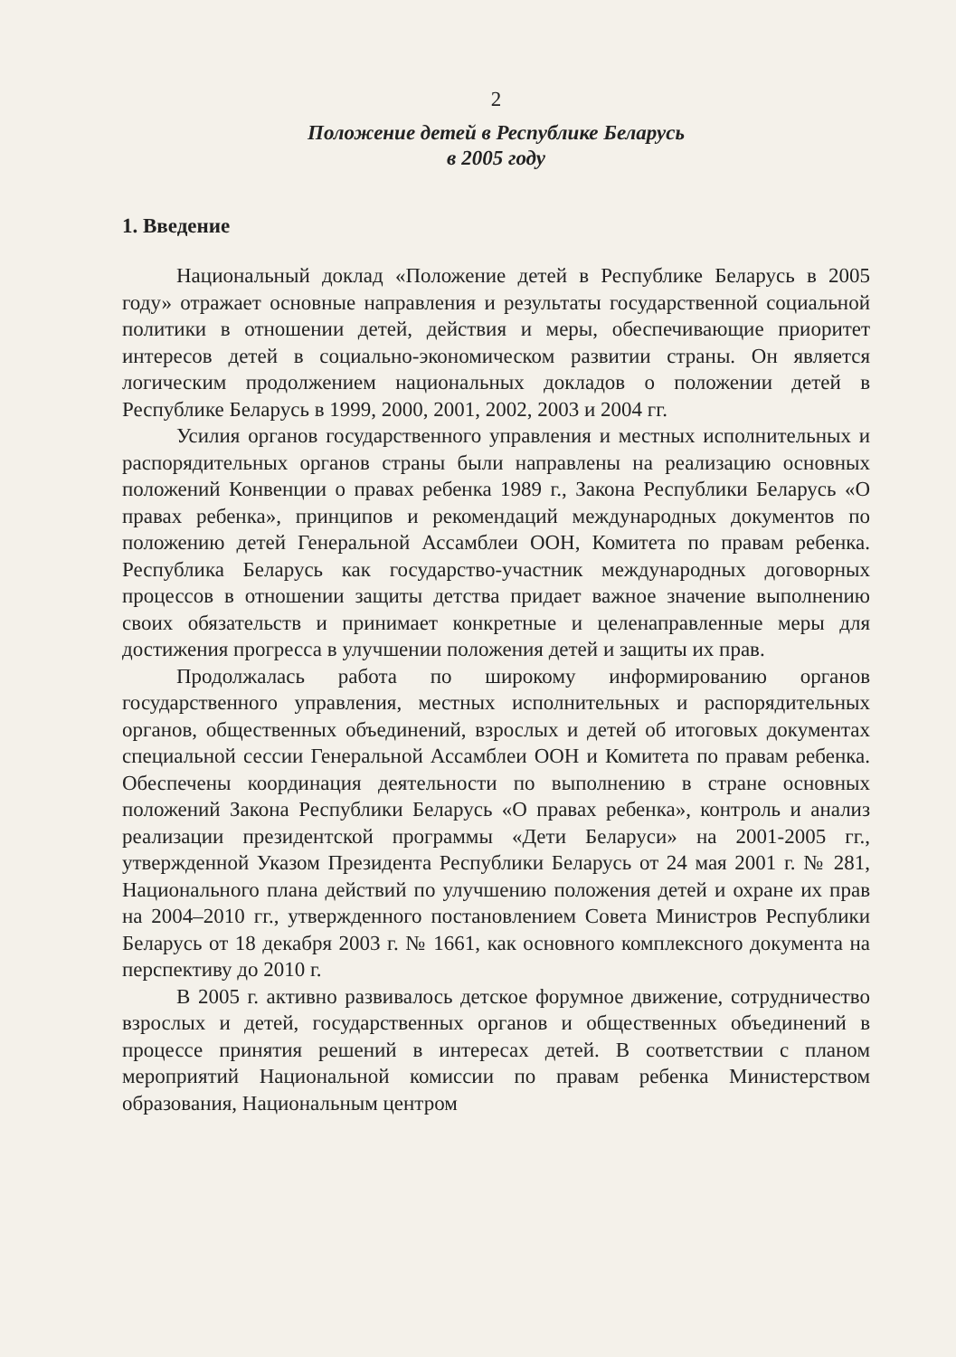2
Положение детей в Республике Беларусь
в 2005 году
1. Введение
Национальный доклад «Положение детей в Республике Беларусь в 2005 году» отражает основные направления и результаты государственной социальной политики в отношении детей, действия и меры, обеспечивающие приоритет интересов детей в социально-экономическом развитии страны. Он является логическим продолжением национальных докладов о положении детей в Республике Беларусь в 1999, 2000, 2001, 2002, 2003 и 2004 гг.
Усилия органов государственного управления и местных исполнительных и распорядительных органов страны были направлены на реализацию основных положений Конвенции о правах ребенка 1989 г., Закона Республики Беларусь «О правах ребенка», принципов и рекомендаций международных документов по положению детей Генеральной Ассамблеи ООН, Комитета по правам ребенка. Республика Беларусь как государство-участник международных договорных процессов в отношении защиты детства придает важное значение выполнению своих обязательств и принимает конкретные и целенаправленные меры для достижения прогресса в улучшении положения детей и защиты их прав.
Продолжалась работа по широкому информированию органов государственного управления, местных исполнительных и распорядительных органов, общественных объединений, взрослых и детей об итоговых документах специальной сессии Генеральной Ассамблеи ООН и Комитета по правам ребенка. Обеспечены координация деятельности по выполнению в стране основных положений Закона Республики Беларусь «О правах ребенка», контроль и анализ реализации президентской программы «Дети Беларуси» на 2001-2005 гг., утвержденной Указом Президента Республики Беларусь от 24 мая 2001 г. № 281, Национального плана действий по улучшению положения детей и охране их прав на 2004–2010 гг., утвержденного постановлением Совета Министров Республики Беларусь от 18 декабря 2003 г. № 1661, как основного комплексного документа на перспективу до 2010 г.
В 2005 г. активно развивалось детское форумное движение, сотрудничество взрослых и детей, государственных органов и общественных объединений в процессе принятия решений в интересах детей. В соответствии с планом мероприятий Национальной комиссии по правам ребенка Министерством образования, Национальным центром